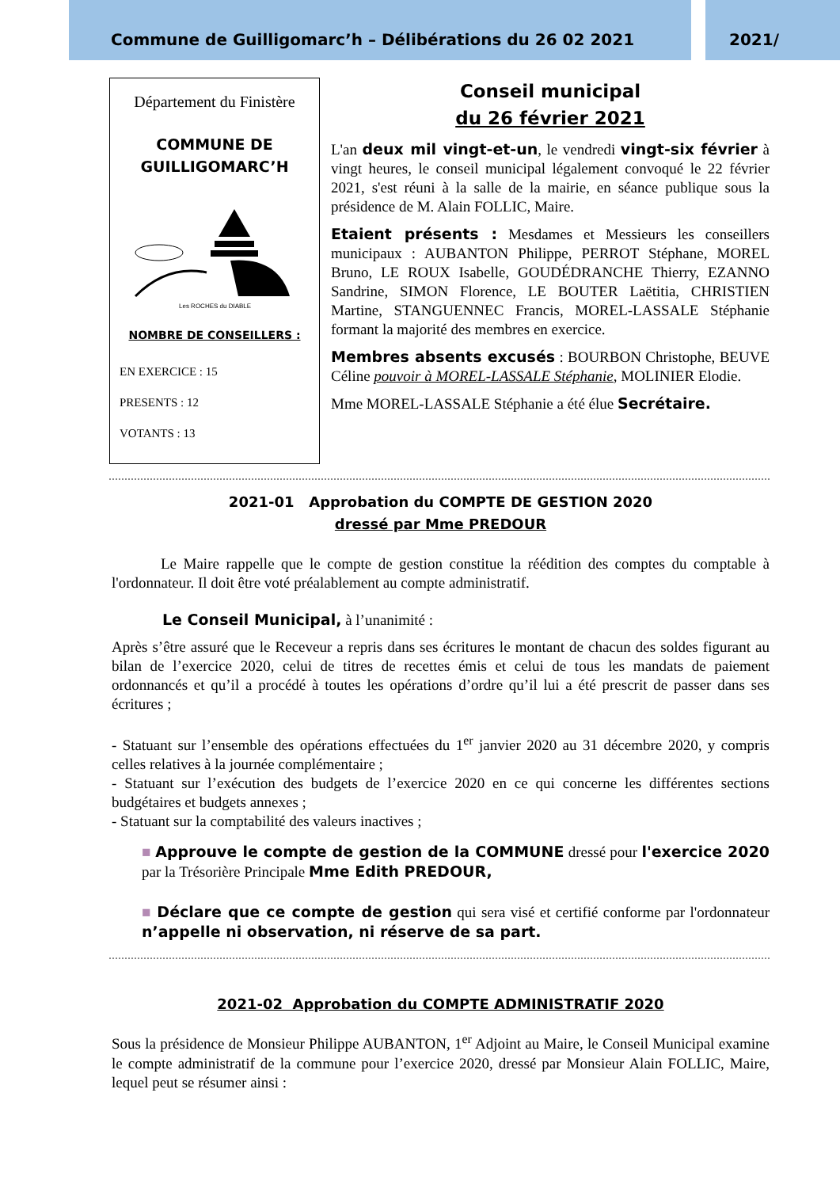Commune de Guilligomarc’h – Délibérations du 26 02 2021 2021/
Département du Finistère
COMMUNE DE
GUILLIGOMARC’H
Les ROCHES du DIABLE
NOMBRE DE CONSEILLERS :
EN EXERCICE : 15
PRESENTS : 12
VOTANTS : 13
Conseil municipal
du 26 février 2021
L'an deux mil vingt-et-un, le vendredi vingt-six février à vingt heures, le conseil municipal légalement convoqué le 22 février 2021, s'est réuni à la salle de la mairie, en séance publique sous la présidence de M. Alain FOLLIC, Maire.
Etaient présents : Mesdames et Messieurs les conseillers municipaux : AUBANTON Philippe, PERROT Stéphane, MOREL Bruno, LE ROUX Isabelle, GOUDÉDRANCHE Thierry, EZANNO Sandrine, SIMON Florence, LE BOUTER Laëtitia, CHRISTIEN Martine, STANGUENNEC Francis, MOREL-LASSALE Stéphanie formant la majorité des membres en exercice.
Membres absents excusés : BOURBON Christophe, BEUVE Céline pouvoir à MOREL-LASSALE Stéphanie, MOLINIER Elodie.
Mme MOREL-LASSALE Stéphanie a été élue Secrétaire.
2021-01 Approbation du COMPTE DE GESTION 2020
dressé par Mme PREDOUR
Le Maire rappelle que le compte de gestion constitue la réédition des comptes du comptable à l'ordonnateur. Il doit être voté préalablement au compte administratif.
Le Conseil Municipal, à l’unanimité :
Après s’être assuré que le Receveur a repris dans ses écritures le montant de chacun des soldes figurant au bilan de l’exercice 2020, celui de titres de recettes émis et celui de tous les mandats de paiement ordonnancés et qu’il a procédé à toutes les opérations d’ordre qu’il lui a été prescrit de passer dans ses écritures ;
- Statuant sur l’ensemble des opérations effectuées du 1<sup>er</sup> janvier 2020 au 31 décembre 2020, y compris celles relatives à la journée complémentaire ;
- Statuant sur l’exécution des budgets de l’exercice 2020 en ce qui concerne les différentes sections budgétaires et budgets annexes ;
- Statuant sur la comptabilité des valeurs inactives ;
■ Approuve le compte de gestion de la COMMUNE dressé pour l'exercice 2020 par la Trésorière Principale Mme Edith PREDOUR,
■ Déclare que ce compte de gestion qui sera visé et certifié conforme par l'ordonnateur n’appelle ni observation, ni réserve de sa part.
2021-02 Approbation du COMPTE ADMINISTRATIF 2020
Sous la présidence de Monsieur Philippe AUBANTON, 1<sup>er</sup> Adjoint au Maire, le Conseil Municipal examine le compte administratif de la commune pour l’exercice 2020, dressé par Monsieur Alain FOLLIC, Maire, lequel peut se résumer ainsi :